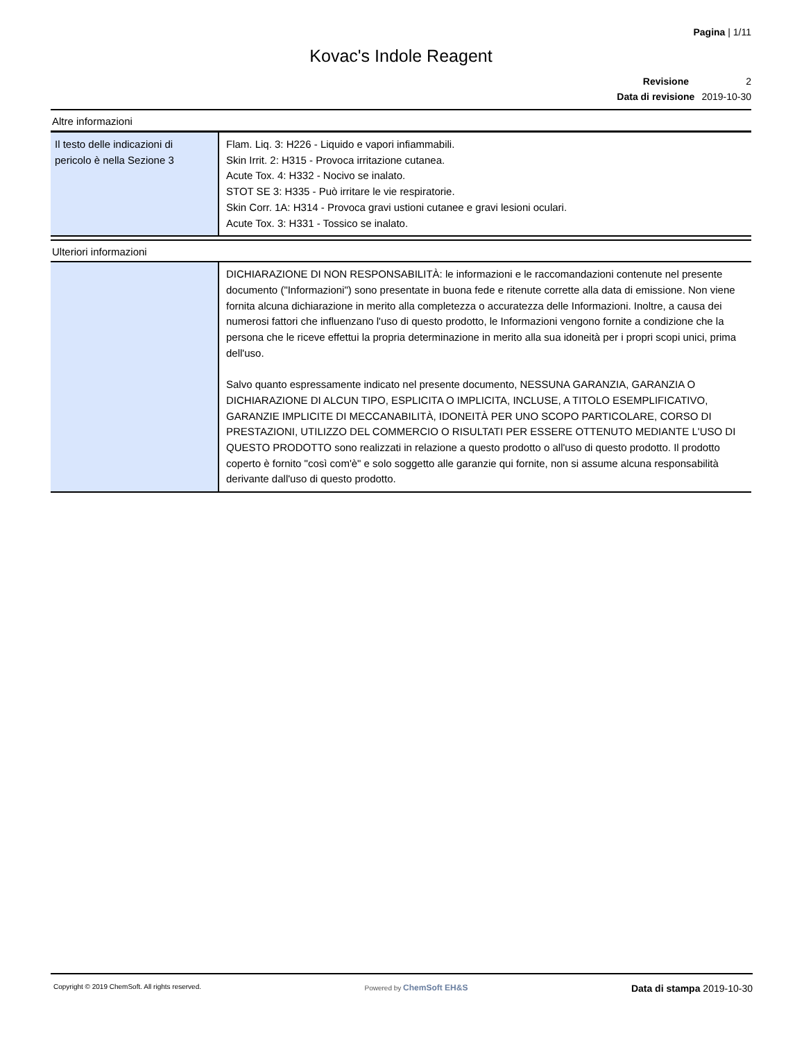Pagina | 1/11
Kovac's Indole Reagent
Revisione 2
Data di revisione 2019-10-30
Altre informazioni
| Il testo delle indicazioni di pericolo è nella Sezione 3 | Flam. Liq. 3: H226 - Liquido e vapori infiammabili. Skin Irrit. 2: H315 - Provoca irritazione cutanea. Acute Tox. 4: H332 - Nocivo se inalato. STOT SE 3: H335 - Può irritare le vie respiratorie. Skin Corr. 1A: H314 - Provoca gravi ustioni cutanee e gravi lesioni oculari. Acute Tox. 3: H331 - Tossico se inalato. |
Ulteriori informazioni
| | DICHIARAZIONE DI NON RESPONSABILITÀ: le informazioni e le raccomandazioni contenute nel presente documento ("Informazioni") sono presentate in buona fede e ritenute corrette alla data di emissione. Non viene fornita alcuna dichiarazione in merito alla completezza o accuratezza delle Informazioni. Inoltre, a causa dei numerosi fattori che influenzano l'uso di questo prodotto, le Informazioni vengono fornite a condizione che la persona che le riceve effettui la propria determinazione in merito alla sua idoneità per i propri scopi unici, prima dell'uso. Salvo quanto espressamente indicato nel presente documento, NESSUNA GARANZIA, GARANZIA O DICHIARAZIONE DI ALCUN TIPO, ESPLICITA O IMPLICITA, INCLUSE, A TITOLO ESEMPLIFICATIVO, GARANZIE IMPLICITE DI MECCANABILITÀ, IDONEITÀ PER UNO SCOPO PARTICOLARE, CORSO DI PRESTAZIONI, UTILIZZO DEL COMMERCIO O RISULTATI PER ESSERE OTTENUTO MEDIANTE L'USO DI QUESTO PRODOTTO sono realizzati in relazione a questo prodotto o all'uso di questo prodotto. Il prodotto coperto è fornito "così com'è" e solo soggetto alle garanzie qui fornite, non si assume alcuna responsabilità derivante dall'uso di questo prodotto. |
Copyright © 2019 ChemSoft. All rights reserved.
Powered by ChemSoft EH&S
Data di stampa 2019-10-30